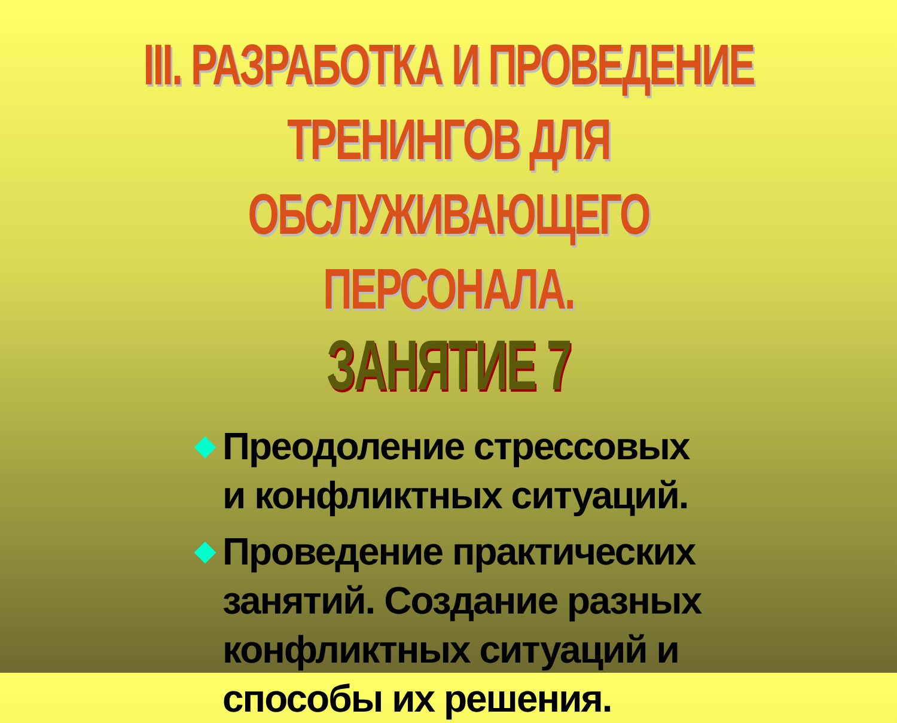III. РАЗРАБОТКА И ПРОВЕДЕНИЕ ТРЕНИНГОВ ДЛЯ ОБСЛУЖИВАЮЩЕГО ПЕРСОНАЛА.
ЗАНЯТИЕ 7
Преодоление стрессовых и конфликтных ситуаций.
Проведение практических занятий. Создание разных конфликтных ситуаций и способы их решения.